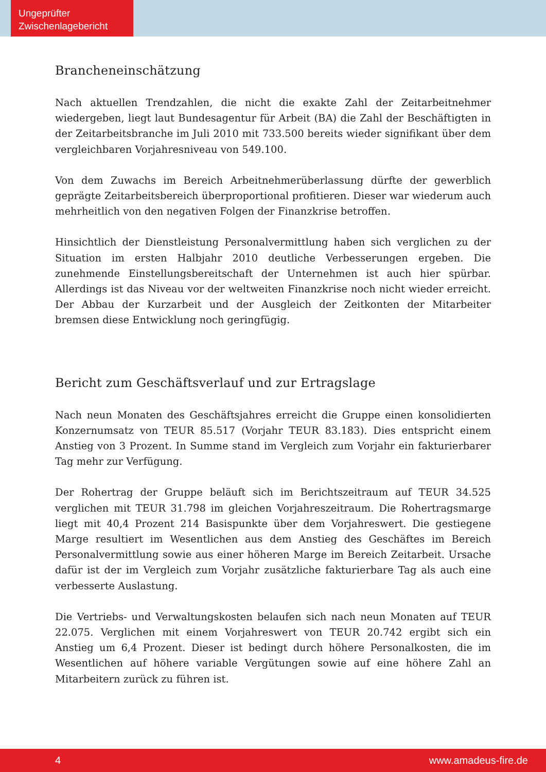Ungeprüfter
Zwischenlagebericht
Brancheneinschätzung
Nach aktuellen Trendzahlen, die nicht die exakte Zahl der Zeitarbeitnehmer wiedergeben, liegt laut Bundesagentur für Arbeit (BA) die Zahl der Beschäftigten in der Zeitarbeits­branche im Juli 2010 mit 733.500 bereits wieder signifikant über dem vergleichbaren Vorjahresniveau von 549.100.
Von dem Zuwachs im Bereich Arbeitnehmerüberlassung dürfte der gewerblich geprägte Zeitarbeitsbereich überproportional profitieren. Dieser war wiederum auch mehrheitlich von den negativen Folgen der Finanzkrise betroffen.
Hinsichtlich der Dienstleistung Personalvermittlung haben sich verglichen zu der Situa­tion im ersten Halbjahr 2010 deutliche Verbesserungen ergeben. Die zunehmende Einstellungsbereitschaft der Unternehmen ist auch hier spürbar. Allerdings ist das Niveau vor der weltweiten Finanzkrise noch nicht wieder erreicht. Der Abbau der Kurzarbeit und der Ausgleich der Zeitkonten der Mitarbeiter bremsen diese Entwicklung noch gering­fügig.
Bericht zum Geschäftsverlauf und zur Ertragslage
Nach neun Monaten des Geschäftsjahres erreicht die Gruppe einen konsolidierten Konzernumsatz von TEUR 85.517 (Vorjahr TEUR 83.183). Dies entspricht einem Anstieg von 3 Prozent. In Summe stand im Vergleich zum Vorjahr ein fakturierbarer Tag mehr zur Verfügung.
Der Rohertrag der Gruppe beläuft sich im Berichtszeitraum auf TEUR 34.525 verglichen mit TEUR 31.798 im gleichen Vorjahreszeitraum. Die Rohertragsmarge liegt mit 40,4 Prozent 214 Basispunkte über dem Vorjahreswert. Die gestiegene Marge resultiert im Wesentlichen aus dem Anstieg des Geschäftes im Bereich Personalvermittlung sowie aus einer höheren Marge im Bereich Zeitarbeit. Ursache dafür ist der im Vergleich zum Vorjahr zusätzliche fakturierbare Tag als auch eine verbesserte Auslastung.
Die Vertriebs- und Verwaltungskosten belaufen sich nach neun Monaten auf TEUR 22.075. Verglichen mit einem Vorjahreswert von TEUR 20.742 ergibt sich ein Anstieg um 6,4 Prozent. Dieser ist bedingt durch höhere Personalkosten, die im Wesentlichen auf höhere variable Vergütungen sowie auf eine höhere Zahl an Mitarbeitern zurück zu führen ist.
4 www.amadeus-fire.de